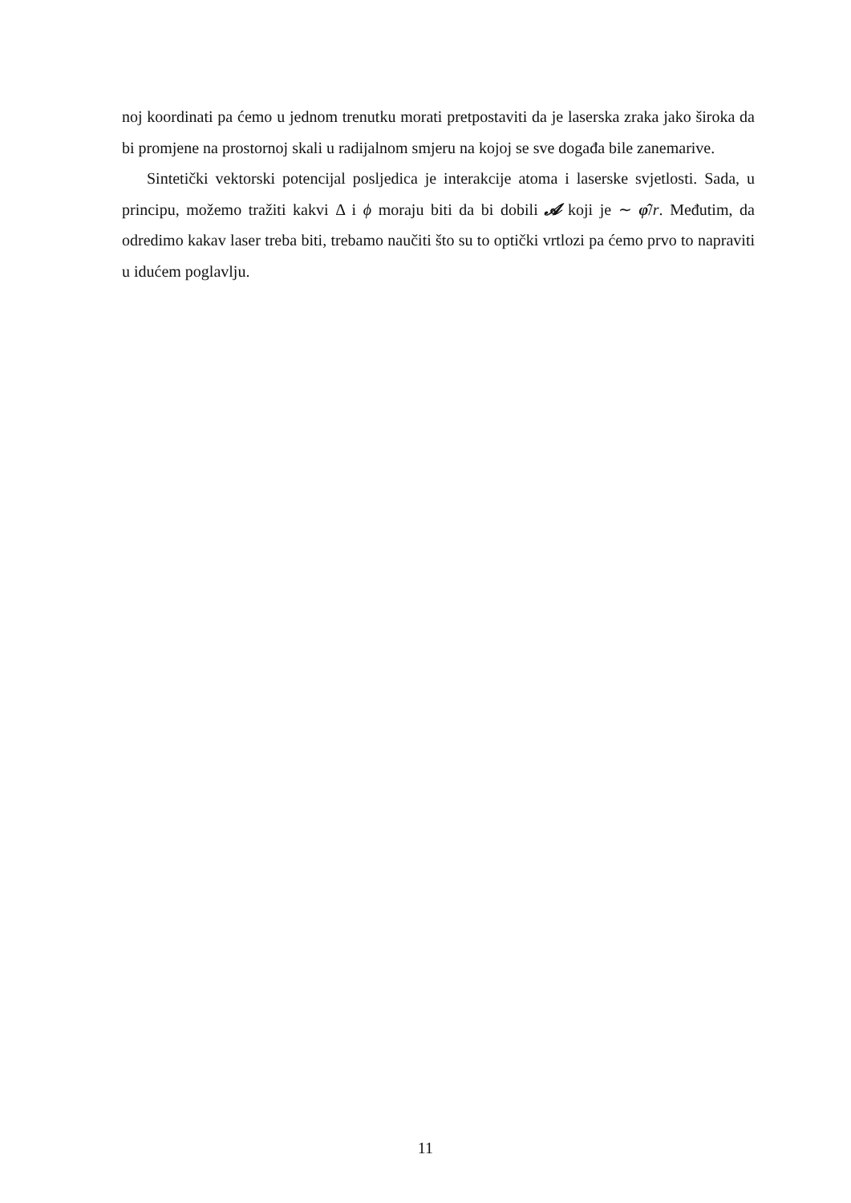noj koordinati pa ćemo u jednom trenutku morati pretpostaviti da je laserska zraka jako široka da bi promjene na prostornoj skali u radijalnom smjeru na kojoj se sve događa bile zanemarive.
Sintetički vektorski potencijal posljedica je interakcije atoma i laserske svjetlosti. Sada, u principu, možemo tražiti kakvi Δ i ϕ moraju biti da bi dobili 𝓐 koji je ∼ φ̂/r. Međutim, da odredimo kakav laser treba biti, trebamo naučiti što su to optički vrtlozi pa ćemo prvo to napraviti u idućem poglavlju.
11